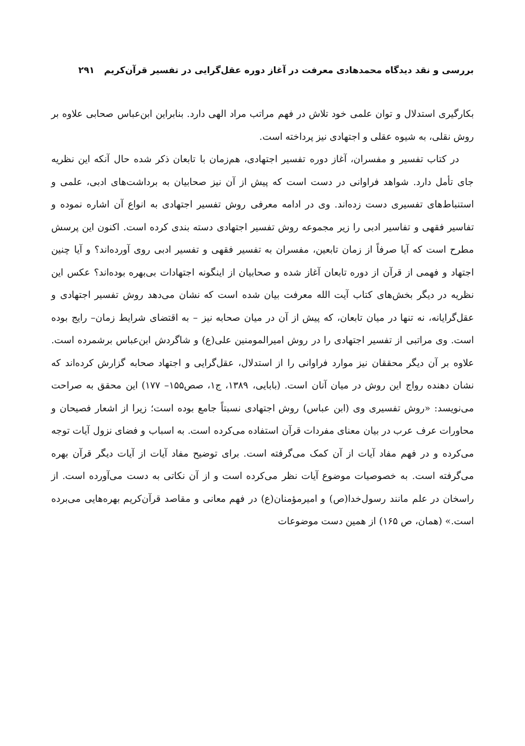بررسی و نقد دیدگاه محمدهادی معرفت در آغاز دوره عقل‌گرایی در تفسیر قرآن‌کریم ۲۹۱
بکارگیری استدلال و توان علمی خود تلاش در فهم مراتب مراد الهی دارد. بنابراین ابن‌عباس صحابی علاوه بر روش نقلی، به شیوه عقلی و اجتهادی نیز پرداخته است.
در کتاب تفسیر و مفسران، آغاز دوره تفسیر اجتهادی، هم‌زمان با تابعان ذکر شده حال آنکه این نظریه جای تأمل دارد. شواهد فراوانی در دست است که پیش از آن نیز صحابیان به برداشت‌های ادبی، علمی و استنباط‌های تفسیری دست زده‌اند. وی در ادامه معرفی روش تفسیر اجتهادی به انواع آن اشاره نموده و تفاسیر فقهی و تفاسیر ادبی را زیر مجموعه روش تفسیر اجتهادی دسته بندی کرده است. اکنون این پرسش مطرح است که آیا صرفاً از زمان تابعین، مفسران به تفسیر فقهی و تفسیر ادبی روی آورده‌اند؟ و آیا چنین اجتهاد و فهمی از قرآن از دوره تابعان آغاز شده و صحابیان از اینگونه اجتهادات بی‌بهره بوده‌اند؟ عکس این نظریه در دیگر بخش‌های کتاب آیت الله معرفت بیان شده است که نشان می‌دهد روش تفسیر اجتهادی و عقل‌گرایانه، نه تنها در میان تابعان، که پیش از آن در میان صحابه نیز – به اقتضای شرایط زمان– رایج بوده است. وی مراتبی از تفسیر اجتهادی را در روش امیرالمومنین علی(ع) و شاگردش ابن‌عباس برشمرده است. علاوه بر آن دیگر محققان نیز موارد فراوانی را از استدلال، عقل‌گرایی و اجتهاد صحابه گزارش کرده‌اند که نشان دهنده رواج این روش در میان آنان است. (بابایی، ۱۳۸۹، ج۱، صص۱۵۵– ۱۷۷) این محقق به صراحت می‌نویسد: «روش تفسیری وی (ابن عباس) روش اجتهادی نسبتاً جامع بوده است؛ زیرا از اشعار فصیحان و محاورات عرف عرب در بیان معنای مفردات قرآن استفاده می‌کرده است. به اسباب و فضای نزول آیات توجه می‌کرده و در فهم مفاد آیات از آن کمک می‌گرفته است. برای توضیح مفاد آیات از آیات دیگر قرآن بهره می‌گرفته است. به خصوصیات موضوع آیات نظر می‌کرده است و از آن نکاتی به دست می‌آورده است. از راسخان در علم مانند رسول‌خدا(ص) و امیرمؤمنان(ع) در فهم معانی و مقاصد قرآن‌کریم بهره‌هایی می‌برده است.» (همان، ص ۱۶۵) از همین دست موضوعات